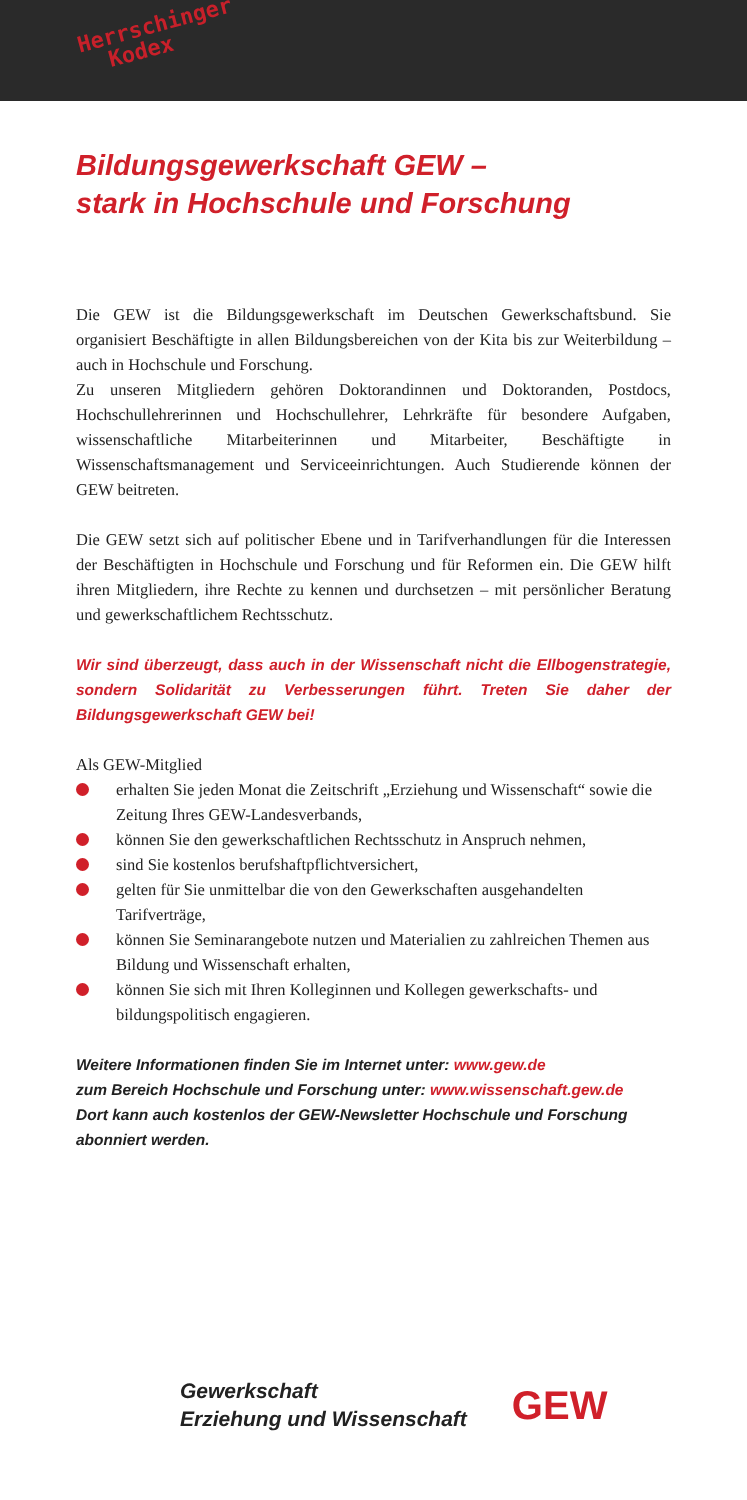Herrschinger
Kodex
Bildungsgewerkschaft GEW –
stark in Hochschule und Forschung
Die GEW ist die Bildungsgewerkschaft im Deutschen Gewerkschaftsbund. Sie organisiert Beschäftigte in allen Bildungsbereichen von der Kita bis zur Weiterbildung – auch in Hochschule und Forschung.
Zu unseren Mitgliedern gehören Doktorandinnen und Doktoranden, Postdocs, Hochschullehrerinnen und Hochschullehrer, Lehrkräfte für besondere Aufgaben, wissenschaftliche Mitarbeiterinnen und Mitarbeiter, Beschäftigte in Wissenschaftsmanagement und Serviceeinrichtungen. Auch Studierende können der GEW beitreten.
Die GEW setzt sich auf politischer Ebene und in Tarifverhandlungen für die Interessen der Beschäftigten in Hochschule und Forschung und für Reformen ein. Die GEW hilft ihren Mitgliedern, ihre Rechte zu kennen und durchsetzen – mit persönlicher Beratung und gewerkschaftlichem Rechtsschutz.
Wir sind überzeugt, dass auch in der Wissenschaft nicht die Ellbogenstrategie, sondern Solidarität zu Verbesserungen führt. Treten Sie daher der Bildungsgewerkschaft GEW bei!
Als GEW-Mitglied
erhalten Sie jeden Monat die Zeitschrift „Erziehung und Wissenschaft“ sowie die Zeitung Ihres GEW-Landesverbands,
können Sie den gewerkschaftlichen Rechtsschutz in Anspruch nehmen,
sind Sie kostenlos berufshaftpflichtversichert,
gelten für Sie unmittelbar die von den Gewerkschaften ausgehandelten Tarifverträge,
können Sie Seminarangebote nutzen und Materialien zu zahlreichen Themen aus Bildung und Wissenschaft erhalten,
können Sie sich mit Ihren Kolleginnen und Kollegen gewerkschafts- und bildungspolitisch engagieren.
Weitere Informationen finden Sie im Internet unter: www.gew.de
zum Bereich Hochschule und Forschung unter: www.wissenschaft.gew.de
Dort kann auch kostenlos der GEW-Newsletter Hochschule und Forschung abonniert werden.
Gewerkschaft
Erziehung und Wissenschaft
GEW